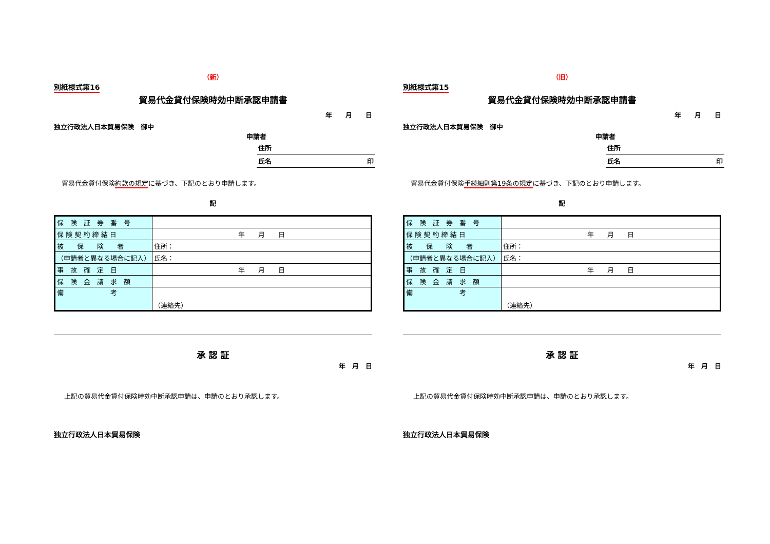（新）
別紙様式第16
貿易代金貸付保険時効中断承認申請書
年　　月　　日
独立行政法人日本貿易保険　御中
申請者
住所
氏名 印
貿易代金貸付保険約款の規定に基づき、下記のとおり申請します。
記
| 保 険 証 券 番 号 | |
| 保 険 契 約 締 結 日 | 年 月 日 |
| 被 保 険 者 | 住所： |
| （申請者と異なる場合に記入） | 氏名： |
| 事 故 確 定 日 | 年 月 日 |
| 保 険 金 請 求 額 | |
| 備 考 | （連絡先） |
承 認 証
年　月　日
上記の貿易代金貸付保険時効中断承認申請は、申請のとおり承認します。
独立行政法人日本貿易保険
（旧）
別紙様式第15
貿易代金貸付保険時効中断承認申請書
年　　月　　日
独立行政法人日本貿易保険　御中
申請者
住所
氏名 印
貿易代金貸付保険手続細則第19条の規定に基づき、下記のとおり申請します。
記
| 保 険 証 券 番 号 | |
| 保 険 契 約 締 結 日 | 年 月 日 |
| 被 保 険 者 | 住所： |
| （申請者と異なる場合に記入） | 氏名： |
| 事 故 確 定 日 | 年 月 日 |
| 保 険 金 請 求 額 | |
| 備 考 | （連絡先） |
承 認 証
年　月　日
上記の貿易代金貸付保険時効中断承認申請は、申請のとおり承認します。
独立行政法人日本貿易保険